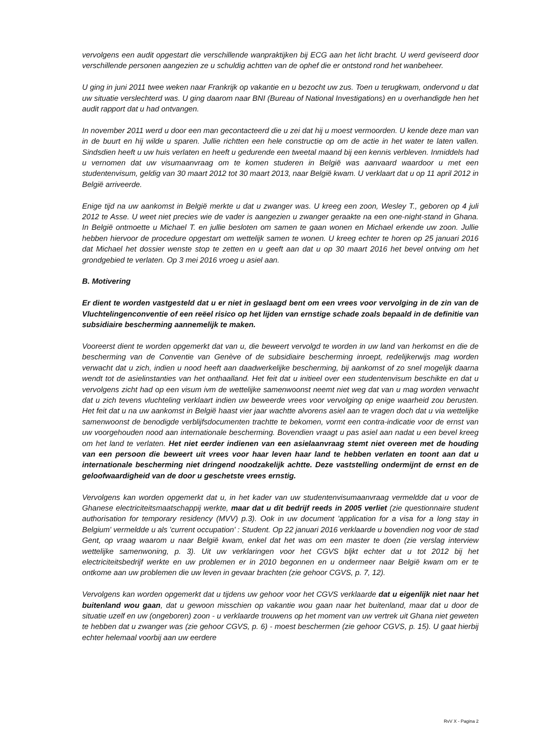vervolgens een audit opgestart die verschillende wanpraktijken bij ECG aan het licht bracht. U werd geviseerd door verschillende personen aangezien ze u schuldig achtten van de ophef die er ontstond rond het wanbeheer.
U ging in juni 2011 twee weken naar Frankrijk op vakantie en u bezocht uw zus. Toen u terugkwam, ondervond u dat uw situatie verslechterd was. U ging daarom naar BNI (Bureau of National Investigations) en u overhandigde hen het audit rapport dat u had ontvangen.
In november 2011 werd u door een man gecontacteerd die u zei dat hij u moest vermoorden. U kende deze man van in de buurt en hij wilde u sparen. Jullie richtten een hele constructie op om de actie in het water te laten vallen. Sindsdien heeft u uw huis verlaten en heeft u gedurende een tweetal maand bij een kennis verbleven. Inmiddels had u vernomen dat uw visumaanvraag om te komen studeren in België was aanvaard waardoor u met een studentenvisum, geldig van 30 maart 2012 tot 30 maart 2013, naar België kwam. U verklaart dat u op 11 april 2012 in België arriveerde.
Enige tijd na uw aankomst in België merkte u dat u zwanger was. U kreeg een zoon, Wesley T., geboren op 4 juli 2012 te Asse. U weet niet precies wie de vader is aangezien u zwanger geraakte na een one-night-stand in Ghana. In België ontmoette u Michael T. en jullie besloten om samen te gaan wonen en Michael erkende uw zoon. Jullie hebben hiervoor de procedure opgestart om wettelijk samen te wonen. U kreeg echter te horen op 25 januari 2016 dat Michael het dossier wenste stop te zetten en u geeft aan dat u op 30 maart 2016 het bevel ontving om het grondgebied te verlaten. Op 3 mei 2016 vroeg u asiel aan.
B. Motivering
Er dient te worden vastgesteld dat u er niet in geslaagd bent om een vrees voor vervolging in de zin van de Vluchtelingenconventie of een reëel risico op het lijden van ernstige schade zoals bepaald in de definitie van subsidiaire bescherming aannemelijk te maken.
Vooreerst dient te worden opgemerkt dat van u, die beweert vervolgd te worden in uw land van herkomst en die de bescherming van de Conventie van Genève of de subsidiaire bescherming inroept, redelijkerwijs mag worden verwacht dat u zich, indien u nood heeft aan daadwerkelijke bescherming, bij aankomst of zo snel mogelijk daarna wendt tot de asielinstanties van het onthaalland. Het feit dat u initieel over een studentenvisum beschikte en dat u vervolgens zicht had op een visum ivm de wettelijke samenwoonst neemt niet weg dat van u mag worden verwacht dat u zich tevens vluchteling verklaart indien uw beweerde vrees voor vervolging op enige waarheid zou berusten. Het feit dat u na uw aankomst in België haast vier jaar wachtte alvorens asiel aan te vragen doch dat u via wettelijke samenwoonst de benodigde verblijfsdocumenten trachtte te bekomen, vormt een contra-indicatie voor de ernst van uw voorgehouden nood aan internationale bescherming. Bovendien vraagt u pas asiel aan nadat u een bevel kreeg om het land te verlaten. Het niet eerder indienen van een asielaanvraag stemt niet overeen met de houding van een persoon die beweert uit vrees voor haar leven haar land te hebben verlaten en toont aan dat u internationale bescherming niet dringend noodzakelijk achtte. Deze vaststelling ondermijnt de ernst en de geloofwaardigheid van de door u geschetste vrees ernstig.
Vervolgens kan worden opgemerkt dat u, in het kader van uw studentenvisumaanvraag vermeldde dat u voor de Ghanese electriciteitsmaatschappij werkte, maar dat u dit bedrijf reeds in 2005 verliet (zie questionnaire student authorisation for temporary residency (MVV) p.3). Ook in uw document 'application for a visa for a long stay in Belgium' vermeldde u als 'current occupation' : Student. Op 22 januari 2016 verklaarde u bovendien nog voor de stad Gent, op vraag waarom u naar België kwam, enkel dat het was om een master te doen (zie verslag interview wettelijke samenwoning, p. 3). Uit uw verklaringen voor het CGVS bljkt echter dat u tot 2012 bij het electriciteitsbedrijf werkte en uw problemen er in 2010 begonnen en u ondermeer naar België kwam om er te ontkome aan uw problemen die uw leven in gevaar brachten (zie gehoor CGVS, p. 7, 12).
Vervolgens kan worden opgemerkt dat u tijdens uw gehoor voor het CGVS verklaarde dat u eigenlijk niet naar het buitenland wou gaan, dat u gewoon misschien op vakantie wou gaan naar het buitenland, maar dat u door de situatie uzelf en uw (ongeboren) zoon - u verklaarde trouwens op het moment van uw vertrek uit Ghana niet geweten te hebben dat u zwanger was (zie gehoor CGVS, p. 6) - moest beschermen (zie gehoor CGVS, p. 15). U gaat hierbij echter helemaal voorbij aan uw eerdere
RvV X - Pagina 2